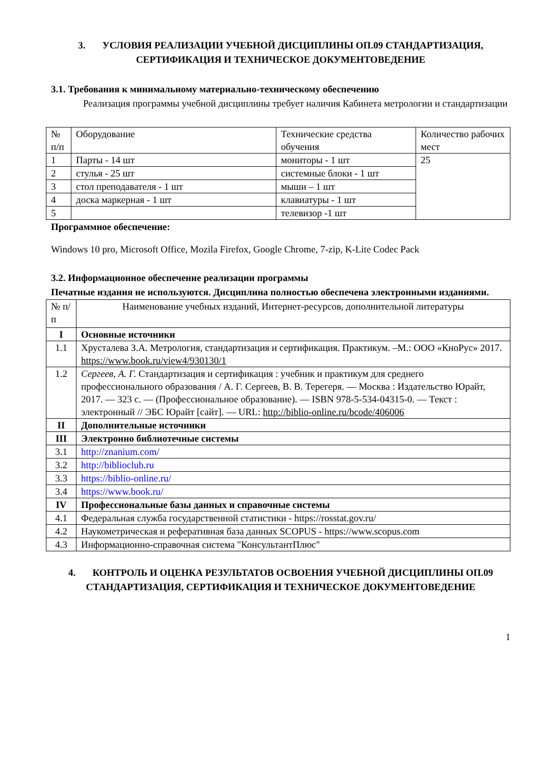3. УСЛОВИЯ РЕАЛИЗАЦИИ УЧЕБНОЙ ДИСЦИПЛИНЫ ОП.09 СТАНДАРТИЗАЦИЯ, СЕРТИФИКАЦИЯ И ТЕХНИЧЕСКОЕ ДОКУМЕНТОВЕДЕНИЕ
3.1. Требования к минимальному материально-техническому обеспечению
Реализация программы учебной дисциплины требует наличия Кабинета метрологии и стандартизации
| № п/п | Оборудование | Технические средства обучения | Количество рабочих мест |
| 1 | Парты - 14 шт | мониторы - 1 шт | 25 |
| 2 | стулья - 25 шт | системные блоки - 1 шт | |
| 3 | стол преподавателя - 1 шт | мыши – 1 шт | |
| 4 | доска маркерная - 1 шт | клавиатуры - 1 шт | |
| 5 | | телевизор -1 шт | |
Программное обеспечение:
Windows 10 pro, Microsoft Office, Mozila Firefox, Google Chrome, 7-zip, K-Lite Codec Pack
3.2. Информационное обеспечение реализации программы
Печатные издания не используются. Дисциплина полностью обеспечена электронными изданиями.
| № п/п | Наименование учебных изданий, Интернет-ресурсов, дополнительной литературы |
| I | Основные источники |
| 1.1 | Хрусталева З.А. Метрология, стандартизация и сертификация. Практикум. –М.: ООО «КноРус» 2017. https://www.book.ru/view4/930130/1 |
| 1.2 | Сергеев, А. Г. Стандартизация и сертификация : учебник и практикум для среднего профессионального образования / А. Г. Сергеев, В. В. Терегеря. — Москва : Издательство Юрайт, 2017. — 323 с. — (Профессиональное образование). — ISBN 978-5-534-04315-0. — Текст : электронный // ЭБС Юрайт [сайт]. — URL: http://biblio-online.ru/bcode/406006 |
| II | Дополнительные источники |
| III | Электронно библиотечные системы |
| 3.1 | http://znanium.com/ |
| 3.2 | http://biblioclub.ru |
| 3.3 | https://biblio-online.ru/ |
| 3.4 | https://www.book.ru/ |
| IV | Профессиональные базы данных и справочные системы |
| 4.1 | Федеральная служба государственной статистики - https://rosstat.gov.ru/ |
| 4.2 | Наукометрическая и реферативная база данных SCOPUS - https://www.scopus.com |
| 4.3 | Информационно-справочная система "КонсультантПлюс" |
4. КОНТРОЛЬ И ОЦЕНКА РЕЗУЛЬТАТОВ ОСВОЕНИЯ УЧЕБНОЙ ДИСЦИПЛИНЫ ОП.09 СТАНДАРТИЗАЦИЯ, СЕРТИФИКАЦИЯ И ТЕХНИЧЕСКОЕ ДОКУМЕНТОВЕДЕНИЕ
1